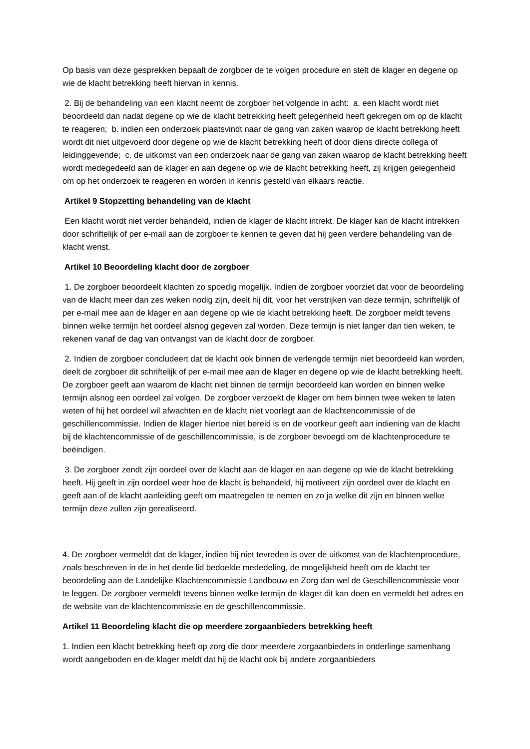Op basis van deze gesprekken bepaalt de zorgboer de te volgen procedure en stelt de klager en degene op wie de klacht betrekking heeft hiervan in kennis.
2. Bij de behandeling van een klacht neemt de zorgboer het volgende in acht: a. een klacht wordt niet beoordeeld dan nadat degene op wie de klacht betrekking heeft gelegenheid heeft gekregen om op de klacht te reageren; b. indien een onderzoek plaatsvindt naar de gang van zaken waarop de klacht betrekking heeft wordt dit niet uitgevoerd door degene op wie de klacht betrekking heeft of door diens directe collega of leidinggevende; c. de uitkomst van een onderzoek naar de gang van zaken waarop de klacht betrekking heeft wordt medegedeeld aan de klager en aan degene op wie de klacht betrekking heeft, zij krijgen gelegenheid om op het onderzoek te reageren en worden in kennis gesteld van elkaars reactie.
Artikel 9 Stopzetting behandeling van de klacht
Een klacht wordt niet verder behandeld, indien de klager de klacht intrekt. De klager kan de klacht intrekken door schriftelijk of per e-mail aan de zorgboer te kennen te geven dat hij geen verdere behandeling van de klacht wenst.
Artikel 10 Beoordeling klacht door de zorgboer
1. De zorgboer beoordeelt klachten zo spoedig mogelijk. Indien de zorgboer voorziet dat voor de beoordeling van de klacht meer dan zes weken nodig zijn, deelt hij dit, voor het verstrijken van deze termijn, schriftelijk of per e-mail mee aan de klager en aan degene op wie de klacht betrekking heeft. De zorgboer meldt tevens binnen welke termijn het oordeel alsnog gegeven zal worden. Deze termijn is niet langer dan tien weken, te rekenen vanaf de dag van ontvangst van de klacht door de zorgboer.
2. Indien de zorgboer concludeert dat de klacht ook binnen de verlengde termijn niet beoordeeld kan worden, deelt de zorgboer dit schriftelijk of per e-mail mee aan de klager en degene op wie de klacht betrekking heeft. De zorgboer geeft aan waarom de klacht niet binnen de termijn beoordeeld kan worden en binnen welke termijn alsnog een oordeel zal volgen. De zorgboer verzoekt de klager om hem binnen twee weken te laten weten of hij het oordeel wil afwachten en de klacht niet voorlegt aan de klachtencommissie of de geschillencommissie. Indien de klager hiertoe niet bereid is en de voorkeur geeft aan indiening van de klacht bij de klachtencommissie of de geschillencommissie, is de zorgboer bevoegd om de klachtenprocedure te beëindigen.
3. De zorgboer zendt zijn oordeel over de klacht aan de klager en aan degene op wie de klacht betrekking heeft. Hij geeft in zijn oordeel weer hoe de klacht is behandeld, hij motiveert zijn oordeel over de klacht en geeft aan of de klacht aanleiding geeft om maatregelen te nemen en zo ja welke dit zijn en binnen welke termijn deze zullen zijn gerealiseerd.
4. De zorgboer vermeldt dat de klager, indien hij niet tevreden is over de uitkomst van de klachtenprocedure, zoals beschreven in de in het derde lid bedoelde mededeling, de mogelijkheid heeft om de klacht ter beoordeling aan de Landelijke Klachtencommissie Landbouw en Zorg dan wel de Geschillencommissie voor te leggen. De zorgboer vermeldt tevens binnen welke termijn de klager dit kan doen en vermeldt het adres en de website van de klachtencommissie en de geschillencommissie.
Artikel 11 Beoordeling klacht die op meerdere zorgaanbieders betrekking heeft
1. Indien een klacht betrekking heeft op zorg die door meerdere zorgaanbieders in onderlinge samenhang wordt aangeboden en de klager meldt dat hij de klacht ook bij andere zorgaanbieders